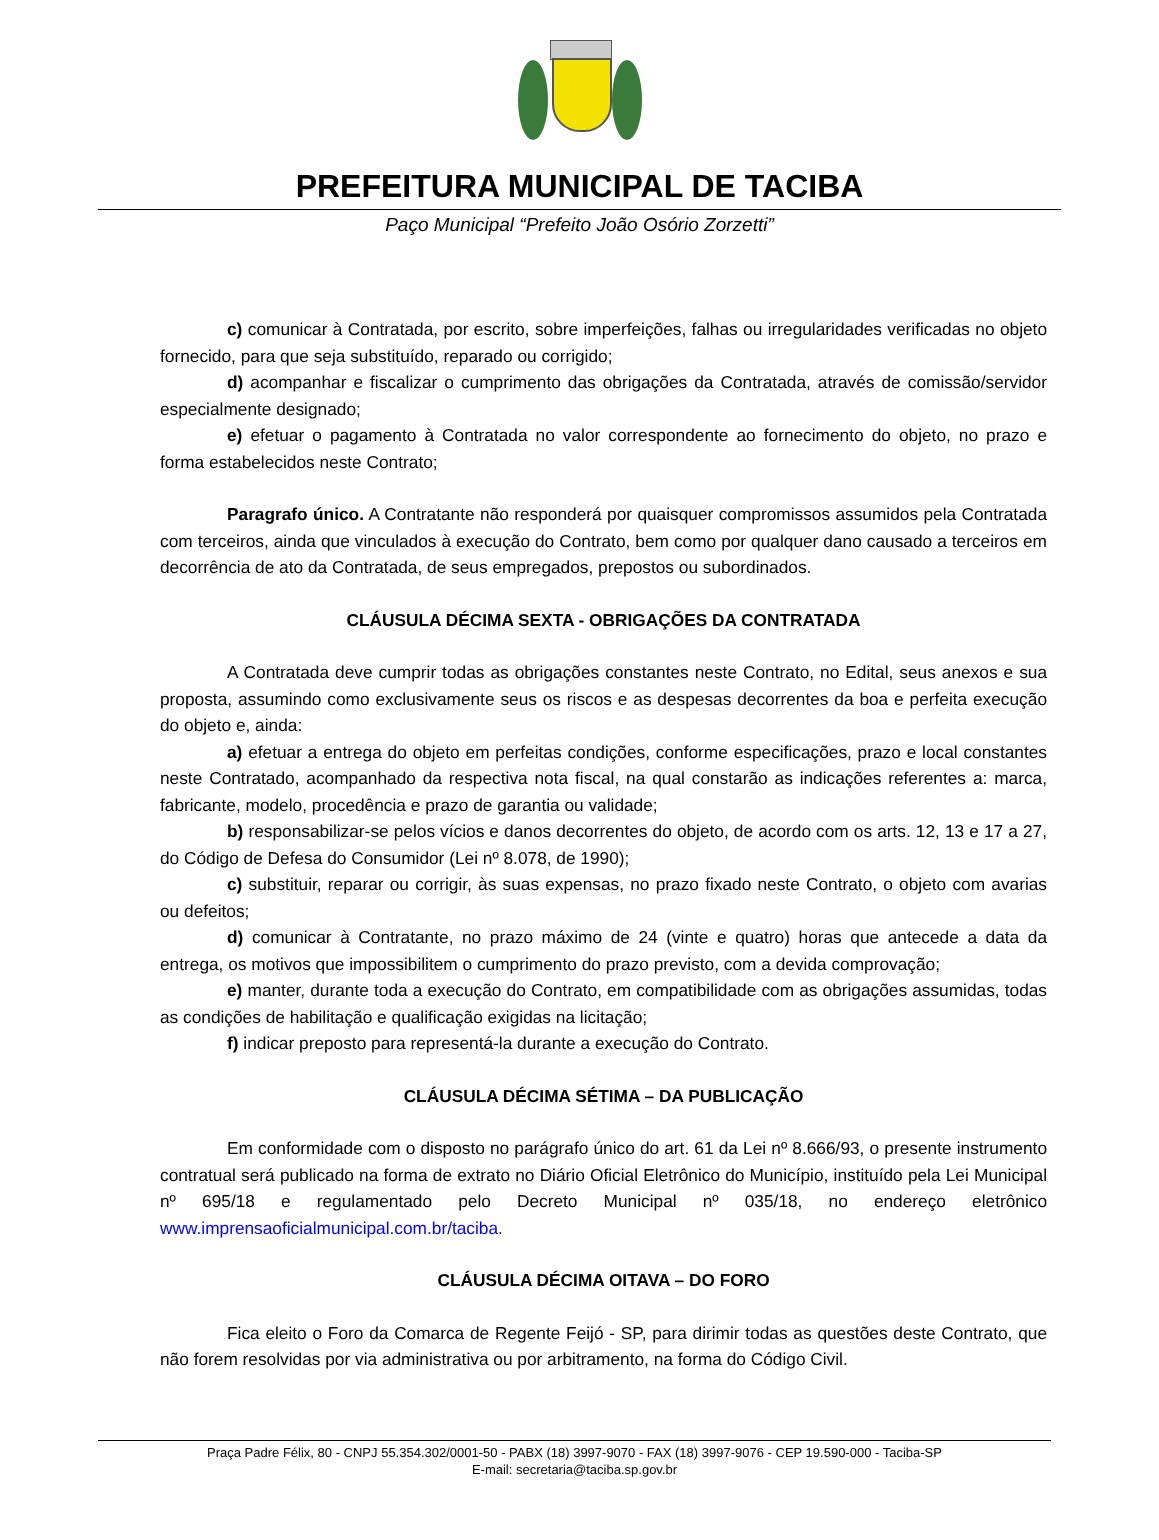PREFEITURA MUNICIPAL DE TACIBA
Paço Municipal “Prefeito João Osório Zorzetti”
c) comunicar à Contratada, por escrito, sobre imperfeições, falhas ou irregularidades verificadas no objeto fornecido, para que seja substituído, reparado ou corrigido;
d) acompanhar e fiscalizar o cumprimento das obrigações da Contratada, através de comissão/servidor especialmente designado;
e) efetuar o pagamento à Contratada no valor correspondente ao fornecimento do objeto, no prazo e forma estabelecidos neste Contrato;
Paragrafo único. A Contratante não responderá por quaisquer compromissos assumidos pela Contratada com terceiros, ainda que vinculados à execução do Contrato, bem como por qualquer dano causado a terceiros em decorrência de ato da Contratada, de seus empregados, prepostos ou subordinados.
CLÁUSULA DÉCIMA SEXTA - OBRIGAÇÕES DA CONTRATADA
A Contratada deve cumprir todas as obrigações constantes neste Contrato, no Edital, seus anexos e sua proposta, assumindo como exclusivamente seus os riscos e as despesas decorrentes da boa e perfeita execução do objeto e, ainda:
a) efetuar a entrega do objeto em perfeitas condições, conforme especificações, prazo e local constantes neste Contratado, acompanhado da respectiva nota fiscal, na qual constarão as indicações referentes a: marca, fabricante, modelo, procedência e prazo de garantia ou validade;
b) responsabilizar-se pelos vícios e danos decorrentes do objeto, de acordo com os arts. 12, 13 e 17 a 27, do Código de Defesa do Consumidor (Lei nº 8.078, de 1990);
c) substituir, reparar ou corrigir, às suas expensas, no prazo fixado neste Contrato, o objeto com avarias ou defeitos;
d) comunicar à Contratante, no prazo máximo de 24 (vinte e quatro) horas que antecede a data da entrega, os motivos que impossibilitem o cumprimento do prazo previsto, com a devida comprovação;
e) manter, durante toda a execução do Contrato, em compatibilidade com as obrigações assumidas, todas as condições de habilitação e qualificação exigidas na licitação;
f) indicar preposto para representá-la durante a execução do Contrato.
CLÁUSULA DÉCIMA SÉTIMA – DA PUBLICAÇÃO
Em conformidade com o disposto no parágrafo único do art. 61 da Lei nº 8.666/93, o presente instrumento contratual será publicado na forma de extrato no Diário Oficial Eletrônico do Município, instituído pela Lei Municipal nº 695/18 e regulamentado pelo Decreto Municipal nº 035/18, no endereço eletrônico www.imprensaoficialmunicipal.com.br/taciba.
CLÁUSULA DÉCIMA OITAVA – DO FORO
Fica eleito o Foro da Comarca de Regente Feijó - SP, para dirimir todas as questões deste Contrato, que não forem resolvidas por via administrativa ou por arbitramento, na forma do Código Civil.
Praça Padre Félix, 80 - CNPJ 55.354.302/0001-50 - PABX (18) 3997-9070 - FAX (18) 3997-9076 - CEP 19.590-000 - Taciba-SP
E-mail: secretaria@taciba.sp.gov.br